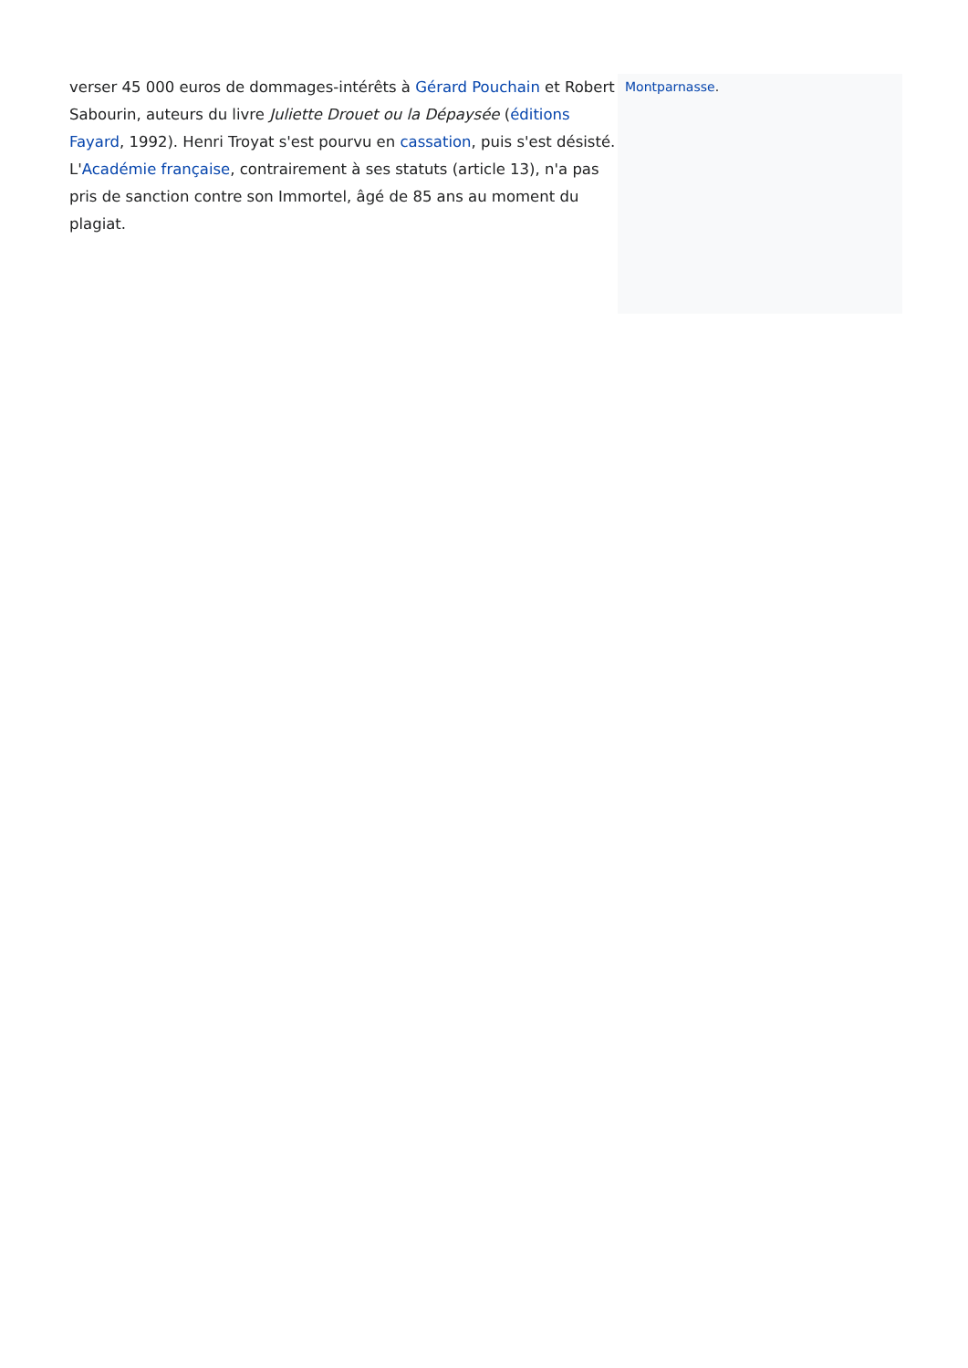verser 45 000 euros de dommages-intérêts à Gérard Pouchain et Robert Sabourin, auteurs du livre Juliette Drouet ou la Dépaysée (éditions Fayard, 1992). Henri Troyat s'est pourvu en cassation, puis s'est désisté. L'Académie française, contrairement à ses statuts (article 13), n'a pas pris de sanction contre son Immortel, âgé de 85 ans au moment du plagiat.
Montparnasse.